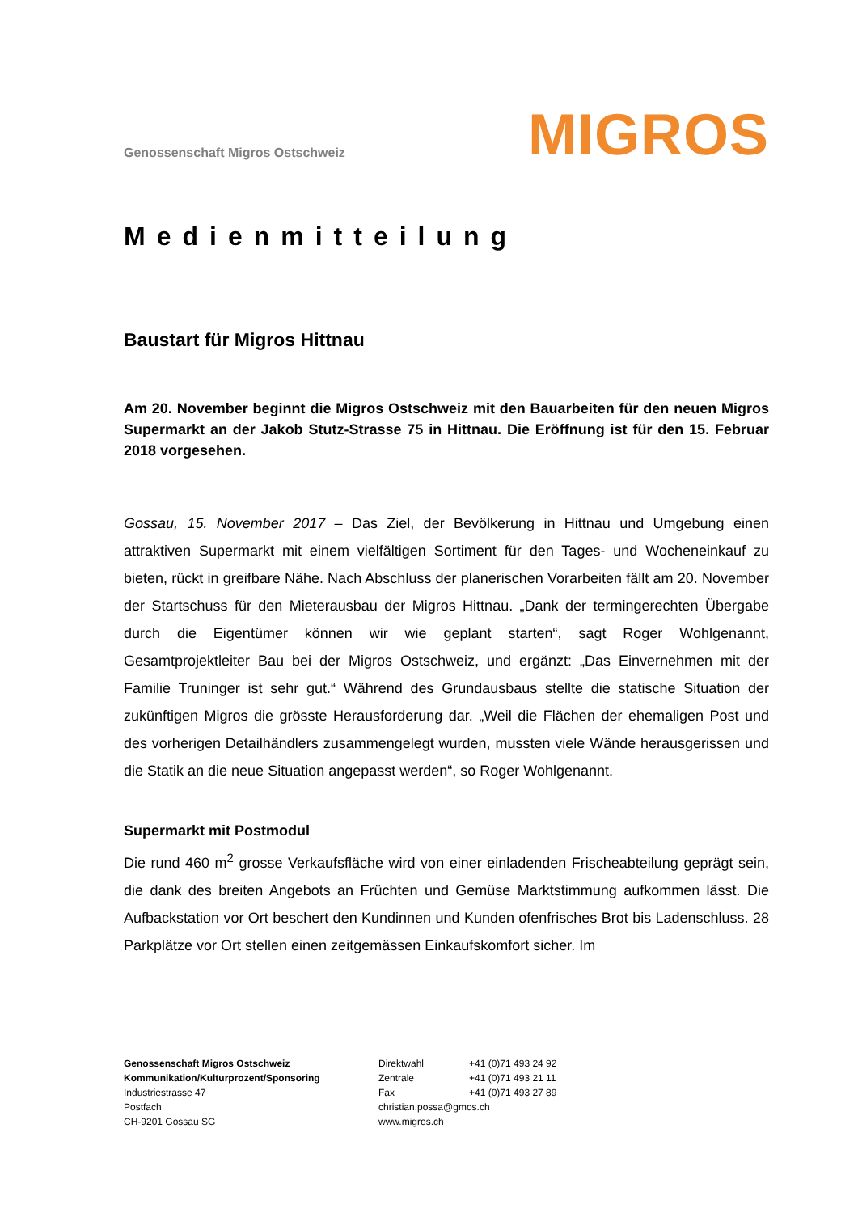Genossenschaft Migros Ostschweiz
MIGROS
Medienmitteilung
Baustart für Migros Hittnau
Am 20. November beginnt die Migros Ostschweiz mit den Bauarbeiten für den neuen Migros Supermarkt an der Jakob Stutz-Strasse 75 in Hittnau. Die Eröffnung ist für den 15. Februar 2018 vorgesehen.
Gossau, 15. November 2017 – Das Ziel, der Bevölkerung in Hittnau und Umgebung einen attraktiven Supermarkt mit einem vielfältigen Sortiment für den Tages- und Wocheneinkauf zu bieten, rückt in greifbare Nähe. Nach Abschluss der planerischen Vorarbeiten fällt am 20. November der Startschuss für den Mieterausbau der Migros Hittnau. „Dank der termingerechten Übergabe durch die Eigentümer können wir wie geplant starten“, sagt Roger Wohlgenannt, Gesamtprojektleiter Bau bei der Migros Ostschweiz, und ergänzt: „Das Einvernehmen mit der Familie Truninger ist sehr gut.“ Während des Grundausbaus stellte die statische Situation der zukünftigen Migros die grösste Herausforderung dar. „Weil die Flächen der ehemaligen Post und des vorherigen Detailhändlers zusammengelegt wurden, mussten viele Wände herausgerissen und die Statik an die neue Situation angepasst werden“, so Roger Wohlgenannt.
Supermarkt mit Postmodul
Die rund 460 m<sup>2</sup> grosse Verkaufsfläche wird von einer einladenden Frischeabteilung geprägt sein, die dank des breiten Angebots an Früchten und Gemüse Marktstimmung aufkommen lässt. Die Aufbackstation vor Ort beschert den Kundinnen und Kunden ofenfrisches Brot bis Ladenschluss. 28 Parkplätze vor Ort stellen einen zeitgemässen Einkaufskomfort sicher. Im
Genossenschaft Migros Ostschweiz
Kommunikation/Kulturprozent/Sponsoring
Industriestrasse 47
Postfach
CH-9201 Gossau SG
Direktwahl
Zentrale
Fax
christian.possa@gmos.ch
www.migros.ch
+41 (0)71 493 24 92
+41 (0)71 493 21 11
+41 (0)71 493 27 89